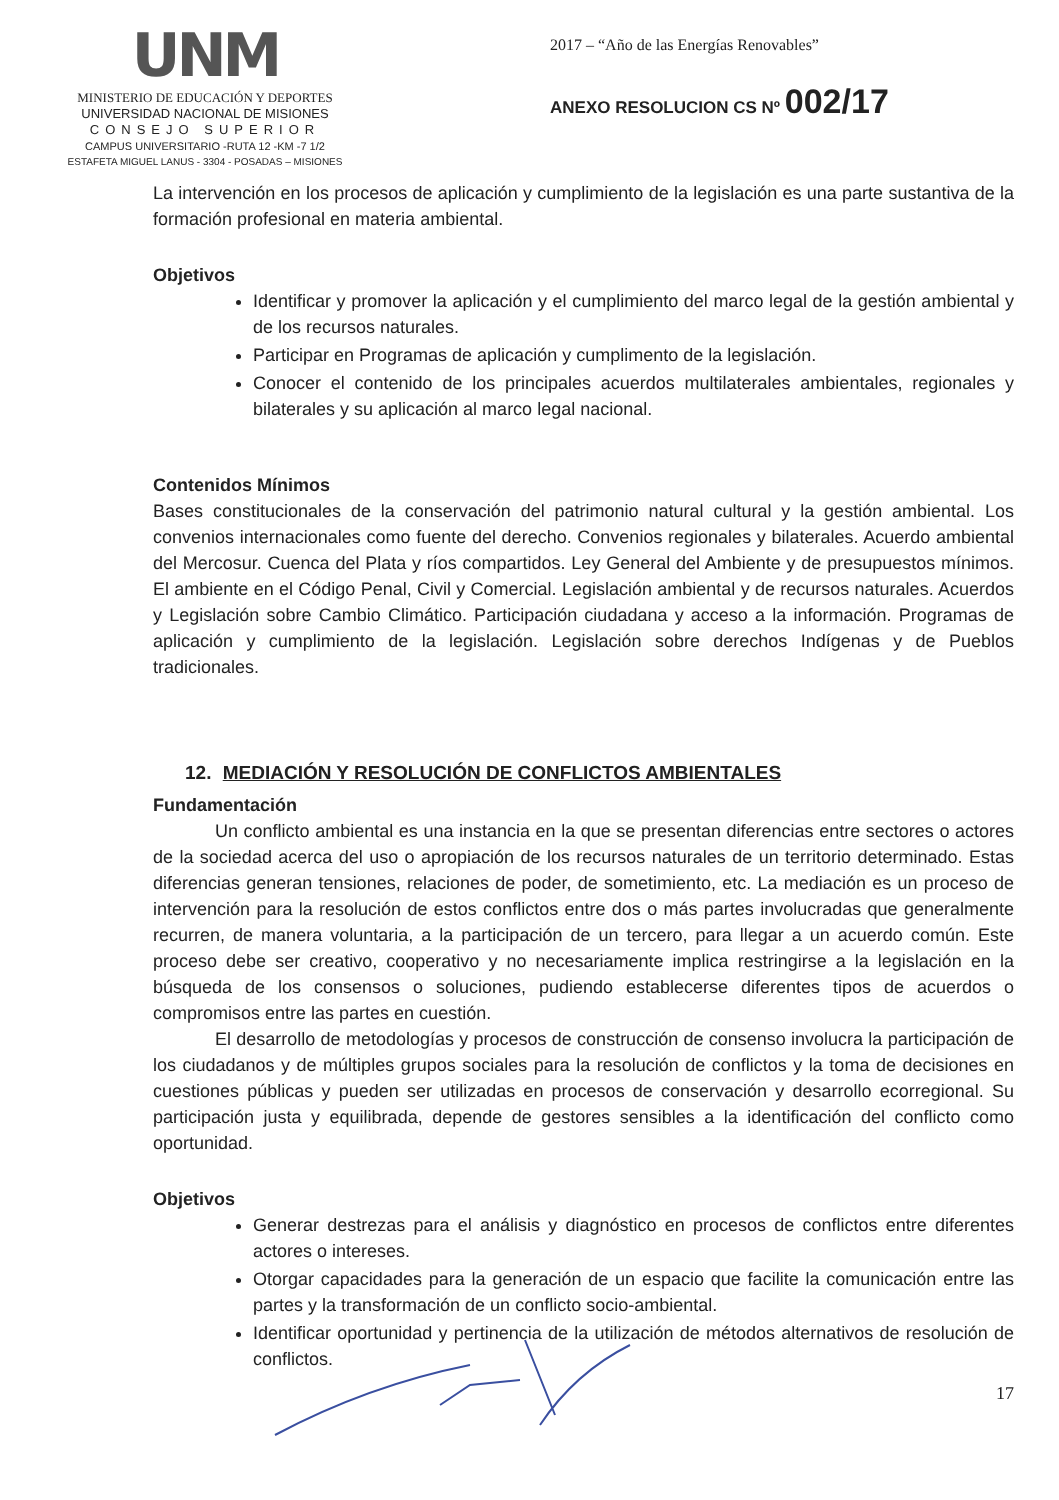UNM
MINISTERIO DE EDUCACIÓN Y DEPORTES
UNIVERSIDAD NACIONAL DE MISIONES
CONSEJO SUPERIOR
CAMPUS UNIVERSITARIO -RUTA 12 -KM -7 1/2
ESTAFETA MIGUEL LANUS - 3304 - POSADAS – MISIONES
2017 – “Año de las Energías Renovables”
ANEXO RESOLUCION CS Nº 002/17
La intervención en los procesos de aplicación y cumplimiento de la legislación es una parte sustantiva de la formación profesional en materia ambiental.
Objetivos
Identificar y promover la aplicación y el cumplimiento del marco legal de la gestión ambiental y de los recursos naturales.
Participar en Programas de aplicación y cumplimento de la legislación.
Conocer el contenido de los principales acuerdos multilaterales ambientales, regionales y bilaterales y su aplicación al marco legal nacional.
Contenidos Mínimos
Bases constitucionales de la conservación del patrimonio natural cultural y la gestión ambiental. Los convenios internacionales como fuente del derecho. Convenios regionales y bilaterales. Acuerdo ambiental del Mercosur. Cuenca del Plata y ríos compartidos. Ley General del Ambiente y de presupuestos mínimos. El ambiente en el Código Penal, Civil y Comercial. Legislación ambiental y de recursos naturales. Acuerdos y Legislación sobre Cambio Climático. Participación ciudadana y acceso a la información. Programas de aplicación y cumplimiento de la legislación. Legislación sobre derechos Indígenas y de Pueblos tradicionales.
12. MEDIACIÓN Y RESOLUCIÓN DE CONFLICTOS AMBIENTALES
Fundamentación
Un conflicto ambiental es una instancia en la que se presentan diferencias entre sectores o actores de la sociedad acerca del uso o apropiación de los recursos naturales de un territorio determinado. Estas diferencias generan tensiones, relaciones de poder, de sometimiento, etc. La mediación es un proceso de intervención para la resolución de estos conflictos entre dos o más partes involucradas que generalmente recurren, de manera voluntaria, a la participación de un tercero, para llegar a un acuerdo común. Este proceso debe ser creativo, cooperativo y no necesariamente implica restringirse a la legislación en la búsqueda de los consensos o soluciones, pudiendo establecerse diferentes tipos de acuerdos o compromisos entre las partes en cuestión.
El desarrollo de metodologías y procesos de construcción de consenso involucra la participación de los ciudadanos y de múltiples grupos sociales para la resolución de conflictos y la toma de decisiones en cuestiones públicas y pueden ser utilizadas en procesos de conservación y desarrollo ecorregional. Su participación justa y equilibrada, depende de gestores sensibles a la identificación del conflicto como oportunidad.
Objetivos
Generar destrezas para el análisis y diagnóstico en procesos de conflictos entre diferentes actores o intereses.
Otorgar capacidades para la generación de un espacio que facilite la comunicación entre las partes y la transformación de un conflicto socio-ambiental.
Identificar oportunidad y pertinencia de la utilización de métodos alternativos de resolución de conflictos.
17